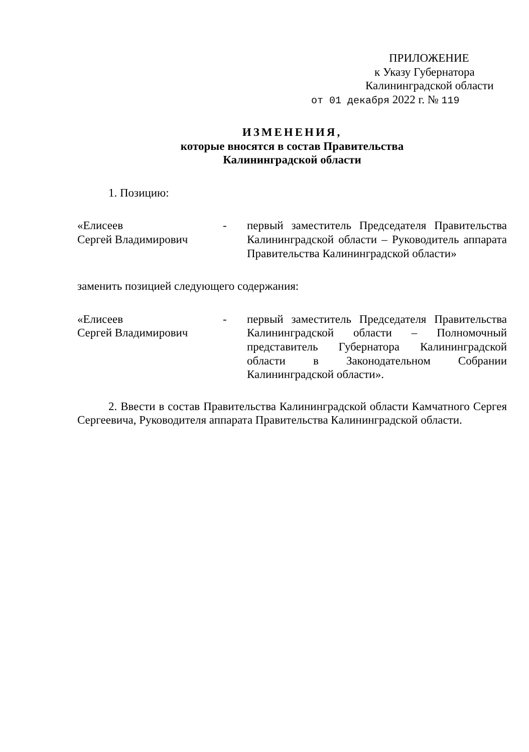ПРИЛОЖЕНИЕ
к Указу Губернатора
Калининградской области
от 01 декабря 2022 г. № 119
ИЗМЕНЕНИЯ,
которые вносятся в состав Правительства
Калининградской области
1. Позицию:
«Елисеев
Сергей Владимирович
- первый заместитель Председателя Правительства Калининградской области – Руководитель аппарата Правительства Калининградской области»
заменить позицией следующего содержания:
«Елисеев
Сергей Владимирович
- первый заместитель Председателя Правительства Калининградской области – Полномочный представитель Губернатора Калининградской области в Законодательном Собрании Калининградской области».
2. Ввести в состав Правительства Калининградской области Камчатного Сергея Сергеевича, Руководителя аппарата Правительства Калининградской области.